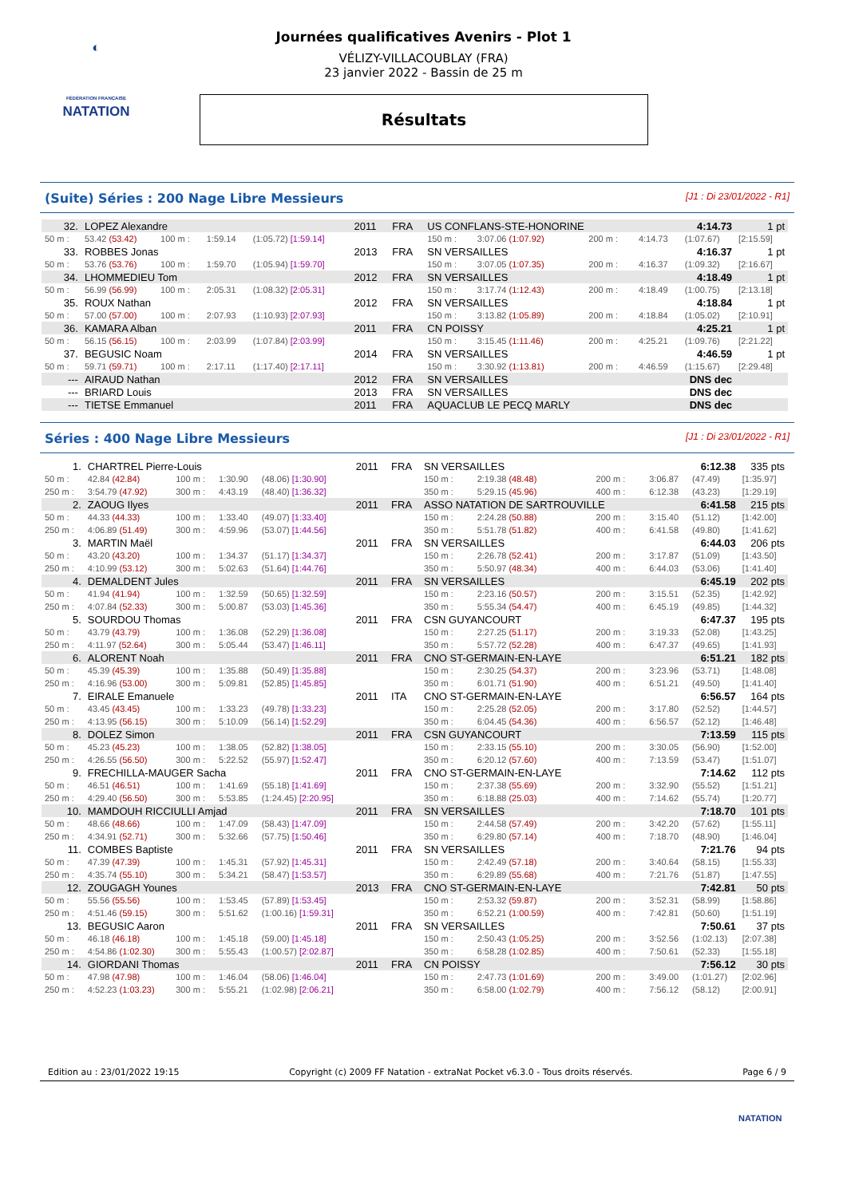◐
FÉDÉRATION FRANÇAISE
NATATION
Journées qualificatives Avenirs - Plot 1
VÉLIZY-VILLACOUBLAY (FRA)
23 janvier 2022 - Bassin de 25 m
Résultats
(Suite) Séries : 200 Nage Libre Messieurs [J1 : Di 23/01/2022 - R1]
| 32. | LOPEZ Alexandre | | | | 2011 | FRA | US CONFLANS-STE-HONORINE | | | | 4:14.73 | | 1 pt |
| 50 m : | 53.42 (53.42) | 100 m : | 1:59.14 | (1:05.72) [1:59.14] | | | 150 m : | 3:07.06 (1:07.92) | | 200 m : | 4:14.73 | (1:07.67) | [2:15.59] |
| 33. | ROBBES Jonas | | | | 2013 | FRA | SN VERSAILLES | | | | 4:16.37 | | 1 pt |
| 50 m : | 53.76 (53.76) | 100 m : | 1:59.70 | (1:05.94) [1:59.70] | | | 150 m : | 3:07.05 (1:07.35) | | 200 m : | 4:16.37 | (1:09.32) | [2:16.67] |
| 34. | LHOMMEDIEU Tom | | | | 2012 | FRA | SN VERSAILLES | | | | 4:18.49 | | 1 pt |
| 50 m : | 56.99 (56.99) | 100 m : | 2:05.31 | (1:08.32) [2:05.31] | | | 150 m : | 3:17.74 (1:12.43) | | 200 m : | 4:18.49 | (1:00.75) | [2:13.18] |
| 35. | ROUX Nathan | | | | 2012 | FRA | SN VERSAILLES | | | | 4:18.84 | | 1 pt |
| 50 m : | 57.00 (57.00) | 100 m : | 2:07.93 | (1:10.93) [2:07.93] | | | 150 m : | 3:13.82 (1:05.89) | | 200 m : | 4:18.84 | (1:05.02) | [2:10.91] |
| 36. | KAMARA Alban | | | | 2011 | FRA | CN POISSY | | | | 4:25.21 | | 1 pt |
| 50 m : | 56.15 (56.15) | 100 m : | 2:03.99 | (1:07.84) [2:03.99] | | | 150 m : | 3:15.45 (1:11.46) | | 200 m : | 4:25.21 | (1:09.76) | [2:21.22] |
| 37. | BEGUSIC Noam | | | | 2014 | FRA | SN VERSAILLES | | | | 4:46.59 | | 1 pt |
| 50 m : | 59.71 (59.71) | 100 m : | 2:17.11 | (1:17.40) [2:17.11] | | | 150 m : | 3:30.92 (1:13.81) | | 200 m : | 4:46.59 | (1:15.67) | [2:29.48] |
| --- | AIRAUD Nathan | | | | 2012 | FRA | SN VERSAILLES | | | | DNS dec | | |
| --- | BRIARD Louis | | | | 2013 | FRA | SN VERSAILLES | | | | DNS dec | | |
| --- | TIETSE Emmanuel | | | | 2011 | FRA | AQUACLUB LE PECQ MARLY | | | | DNS dec | | |
Séries : 400 Nage Libre Messieurs [J1 : Di 23/01/2022 - R1]
| 1. | CHARTREL Pierre-Louis | | | | 2011 | FRA | SN VERSAILLES | | | | 6:12.38 | | 335 pts |
| 50 m : | 42.84 (42.84) | 100 m : | 1:30.90 | (48.06) [1:30.90] | | | 150 m : | 2:19.38 (48.48) | | 200 m : | 3:06.87 | (47.49) | [1:35.97] |
| 250 m : | 3:54.79 (47.92) | 300 m : | 4:43.19 | (48.40) [1:36.32] | | | 350 m : | 5:29.15 (45.96) | | 400 m : | 6:12.38 | (43.23) | [1:29.19] |
| 2. | ZAOUG Ilyes | | | | 2011 | FRA | ASSO NATATION DE SARTROUVILLE | | | | 6:41.58 | | 215 pts |
| 50 m : | 44.33 (44.33) | 100 m : | 1:33.40 | (49.07) [1:33.40] | | | 150 m : | 2:24.28 (50.88) | | 200 m : | 3:15.40 | (51.12) | [1:42.00] |
| 250 m : | 4:06.89 (51.49) | 300 m : | 4:59.96 | (53.07) [1:44.56] | | | 350 m : | 5:51.78 (51.82) | | 400 m : | 6:41.58 | (49.80) | [1:41.62] |
| 3. | MARTIN Maël | | | | 2011 | FRA | SN VERSAILLES | | | | 6:44.03 | | 206 pts |
| 50 m : | 43.20 (43.20) | 100 m : | 1:34.37 | (51.17) [1:34.37] | | | 150 m : | 2:26.78 (52.41) | | 200 m : | 3:17.87 | (51.09) | [1:43.50] |
| 250 m : | 4:10.99 (53.12) | 300 m : | 5:02.63 | (51.64) [1:44.76] | | | 350 m : | 5:50.97 (48.34) | | 400 m : | 6:44.03 | (53.06) | [1:41.40] |
| 4. | DEMALDENT Jules | | | | 2011 | FRA | SN VERSAILLES | | | | 6:45.19 | | 202 pts |
| 50 m : | 41.94 (41.94) | 100 m : | 1:32.59 | (50.65) [1:32.59] | | | 150 m : | 2:23.16 (50.57) | | 200 m : | 3:15.51 | (52.35) | [1:42.92] |
| 250 m : | 4:07.84 (52.33) | 300 m : | 5:00.87 | (53.03) [1:45.36] | | | 350 m : | 5:55.34 (54.47) | | 400 m : | 6:45.19 | (49.85) | [1:44.32] |
| 5. | SOURDOU Thomas | | | | 2011 | FRA | CSN GUYANCOURT | | | | 6:47.37 | | 195 pts |
| 50 m : | 43.79 (43.79) | 100 m : | 1:36.08 | (52.29) [1:36.08] | | | 150 m : | 2:27.25 (51.17) | | 200 m : | 3:19.33 | (52.08) | [1:43.25] |
| 250 m : | 4:11.97 (52.64) | 300 m : | 5:05.44 | (53.47) [1:46.11] | | | 350 m : | 5:57.72 (52.28) | | 400 m : | 6:47.37 | (49.65) | [1:41.93] |
| 6. | ALORENT Noah | | | | 2011 | FRA | CNO ST-GERMAIN-EN-LAYE | | | | 6:51.21 | | 182 pts |
| 50 m : | 45.39 (45.39) | 100 m : | 1:35.88 | (50.49) [1:35.88] | | | 150 m : | 2:30.25 (54.37) | | 200 m : | 3:23.96 | (53.71) | [1:48.08] |
| 250 m : | 4:16.96 (53.00) | 300 m : | 5:09.81 | (52.85) [1:45.85] | | | 350 m : | 6:01.71 (51.90) | | 400 m : | 6:51.21 | (49.50) | [1:41.40] |
| 7. | EIRALE Emanuele | | | | 2011 | ITA | CNO ST-GERMAIN-EN-LAYE | | | | 6:56.57 | | 164 pts |
| 50 m : | 43.45 (43.45) | 100 m : | 1:33.23 | (49.78) [1:33.23] | | | 150 m : | 2:25.28 (52.05) | | 200 m : | 3:17.80 | (52.52) | [1:44.57] |
| 250 m : | 4:13.95 (56.15) | 300 m : | 5:10.09 | (56.14) [1:52.29] | | | 350 m : | 6:04.45 (54.36) | | 400 m : | 6:56.57 | (52.12) | [1:46.48] |
| 8. | DOLEZ Simon | | | | 2011 | FRA | CSN GUYANCOURT | | | | 7:13.59 | | 115 pts |
| 50 m : | 45.23 (45.23) | 100 m : | 1:38.05 | (52.82) [1:38.05] | | | 150 m : | 2:33.15 (55.10) | | 200 m : | 3:30.05 | (56.90) | [1:52.00] |
| 250 m : | 4:26.55 (56.50) | 300 m : | 5:22.52 | (55.97) [1:52.47] | | | 350 m : | 6:20.12 (57.60) | | 400 m : | 7:13.59 | (53.47) | [1:51.07] |
| 9. | FRECHILLA-MAUGER Sacha | | | | 2011 | FRA | CNO ST-GERMAIN-EN-LAYE | | | | 7:14.62 | | 112 pts |
| 50 m : | 46.51 (46.51) | 100 m : | 1:41.69 | (55.18) [1:41.69] | | | 150 m : | 2:37.38 (55.69) | | 200 m : | 3:32.90 | (55.52) | [1:51.21] |
| 250 m : | 4:29.40 (56.50) | 300 m : | 5:53.85 | (1:24.45) [2:20.95] | | | 350 m : | 6:18.88 (25.03) | | 400 m : | 7:14.62 | (55.74) | [1:20.77] |
| 10. | MAMDOUH RICCIULLI Amjad | | | | 2011 | FRA | SN VERSAILLES | | | | 7:18.70 | | 101 pts |
| 50 m : | 48.66 (48.66) | 100 m : | 1:47.09 | (58.43) [1:47.09] | | | 150 m : | 2:44.58 (57.49) | | 200 m : | 3:42.20 | (57.62) | [1:55.11] |
| 250 m : | 4:34.91 (52.71) | 300 m : | 5:32.66 | (57.75) [1:50.46] | | | 350 m : | 6:29.80 (57.14) | | 400 m : | 7:18.70 | (48.90) | [1:46.04] |
| 11. | COMBES Baptiste | | | | 2011 | FRA | SN VERSAILLES | | | | 7:21.76 | | 94 pts |
| 50 m : | 47.39 (47.39) | 100 m : | 1:45.31 | (57.92) [1:45.31] | | | 150 m : | 2:42.49 (57.18) | | 200 m : | 3:40.64 | (58.15) | [1:55.33] |
| 250 m : | 4:35.74 (55.10) | 300 m : | 5:34.21 | (58.47) [1:53.57] | | | 350 m : | 6:29.89 (55.68) | | 400 m : | 7:21.76 | (51.87) | [1:47.55] |
| 12. | ZOUGAGH Younes | | | | 2013 | FRA | CNO ST-GERMAIN-EN-LAYE | | | | 7:42.81 | | 50 pts |
| 50 m : | 55.56 (55.56) | 100 m : | 1:53.45 | (57.89) [1:53.45] | | | 150 m : | 2:53.32 (59.87) | | 200 m : | 3:52.31 | (58.99) | [1:58.86] |
| 250 m : | 4:51.46 (59.15) | 300 m : | 5:51.62 | (1:00.16) [1:59.31] | | | 350 m : | 6:52.21 (1:00.59) | | 400 m : | 7:42.81 | (50.60) | [1:51.19] |
| 13. | BEGUSIC Aaron | | | | 2011 | FRA | SN VERSAILLES | | | | 7:50.61 | | 37 pts |
| 50 m : | 46.18 (46.18) | 100 m : | 1:45.18 | (59.00) [1:45.18] | | | 150 m : | 2:50.43 (1:05.25) | | 200 m : | 3:52.56 | (1:02.13) | [2:07.38] |
| 250 m : | 4:54.86 (1:02.30) | 300 m : | 5:55.43 | (1:00.57) [2:02.87] | | | 350 m : | 6:58.28 (1:02.85) | | 400 m : | 7:50.61 | (52.33) | [1:55.18] |
| 14. | GIORDANI Thomas | | | | 2011 | FRA | CN POISSY | | | | 7:56.12 | | 30 pts |
| 50 m : | 47.98 (47.98) | 100 m : | 1:46.04 | (58.06) [1:46.04] | | | 150 m : | 2:47.73 (1:01.69) | | 200 m : | 3:49.00 | (1:01.27) | [2:02.96] |
| 250 m : | 4:52.23 (1:03.23) | 300 m : | 5:55.21 | (1:02.98) [2:06.21] | | | 350 m : | 6:58.00 (1:02.79) | | 400 m : | 7:56.12 | (58.12) | [2:00.91] |
Edition au : 23/01/2022 19:15 Copyright (c) 2009 FF Natation - extraNat Pocket v6.3.0 - Tous droits réservés. Page 6 / 9
NATATION